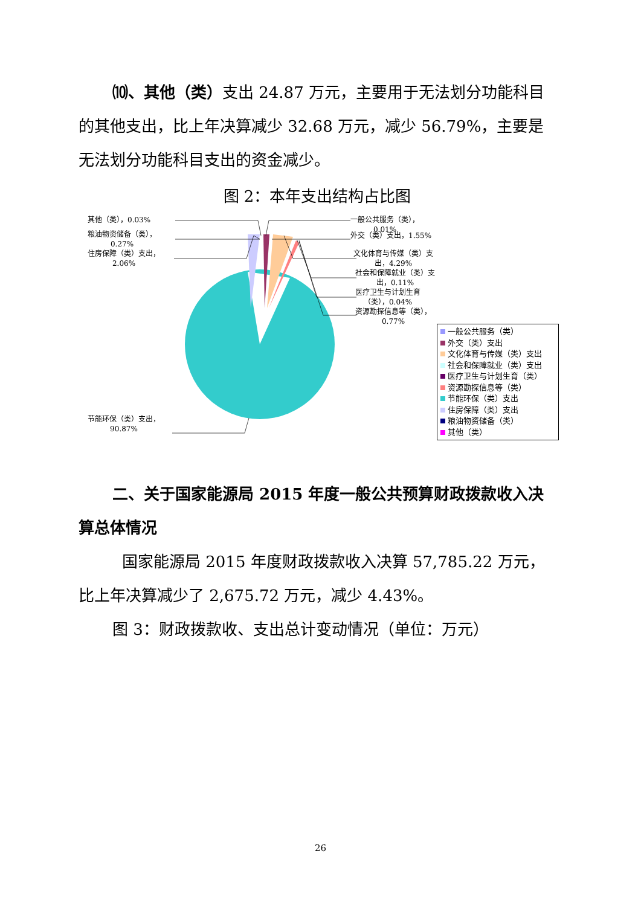⑽、其他（类）支出 24.87 万元，主要用于无法划分功能科目的其他支出，比上年决算减少 32.68 万元，减少 56.79%，主要是无法划分功能科目支出的资金减少。
图 2：本年支出结构占比图
其他（类），0.03%
粮油物资储备（类），
0.27%
住房保障（类）支出，
2.06%
一般公共服务（类），
0.01%
外交（类）支出，1.55%
文化体育与传媒（类）支
出，4.29%
社会和保障就业（类）支
出，0.11%
医疗卫生与计划生育
（类），0.04%
资源勘探信息等（类），
0.77%
节能环保（类）支出，
90.87%
一般公共服务（类）
外交（类）支出
文化体育与传媒（类）支出
社会和保障就业（类）支出
医疗卫生与计划生育（类）
资源勘探信息等（类）
节能环保（类）支出
住房保障（类）支出
粮油物资储备（类）
其他（类）
二、关于国家能源局 2015 年度一般公共预算财政拨款收入决算总体情况
国家能源局 2015 年度财政拨款收入决算 57,785.22 万元，比上年决算减少了 2,675.72 万元，减少 4.43%。
图 3：财政拨款收、支出总计变动情况（单位：万元）
26